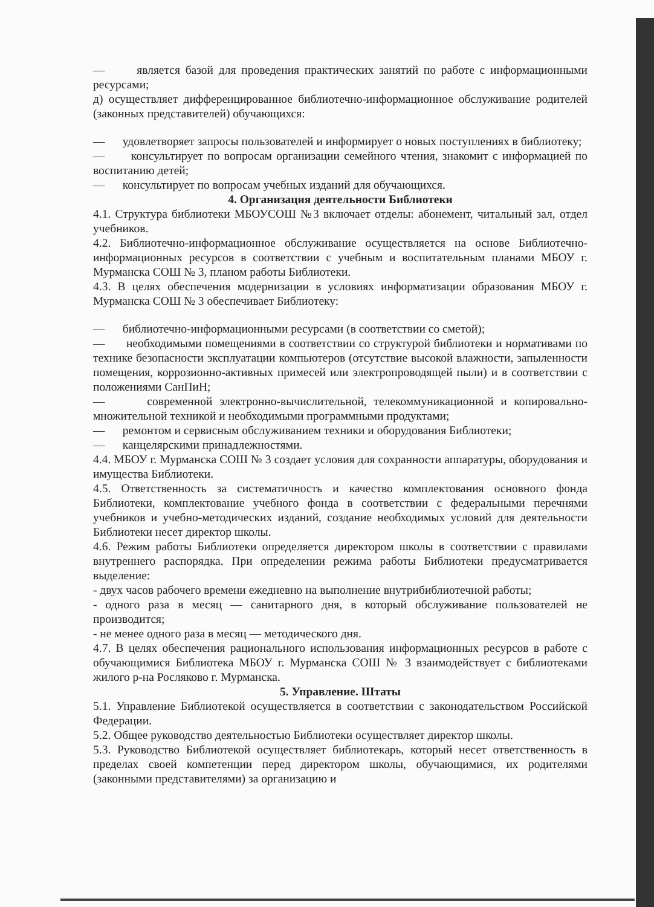— является базой для проведения практических занятий по работе с информационными ресурсами;
д) осуществляет дифференцированное библиотечно-информационное обслуживание родителей (законных представителей) обучающихся:
— удовлетворяет запросы пользователей и информирует о новых поступлениях в библиотеку;
— консультирует по вопросам организации семейного чтения, знакомит с информацией по воспитанию детей;
— консультирует по вопросам учебных изданий для обучающихся.
4. Организация деятельности Библиотеки
4.1. Структура библиотеки МБОУСОШ №3 включает отделы: абонемент, читальный зал, отдел учебников.
4.2. Библиотечно-информационное обслуживание осуществляется на основе Библиотечно-информационных ресурсов в соответствии с учебным и воспитательным планами МБОУ г. Мурманска СОШ № 3, планом работы Библиотеки.
4.3. В целях обеспечения модернизации в условиях информатизации образования МБОУ г. Мурманска СОШ № 3 обеспечивает Библиотеку:
— библиотечно-информационными ресурсами (в соответствии со сметой);
— необходимыми помещениями в соответствии со структурой библиотеки и нормативами по технике безопасности эксплуатации компьютеров (отсутствие высокой влажности, запыленности помещения, коррозионно-активных примесей или электропроводящей пыли) и в соответствии с положениями СанПиН;
— современной электронно-вычислительной, телекоммуникационной и копировально-множительной техникой и необходимыми программными продуктами;
— ремонтом и сервисным обслуживанием техники и оборудования Библиотеки;
— канцелярскими принадлежностями.
4.4. МБОУ г. Мурманска СОШ № 3 создает условия для сохранности аппаратуры, оборудования и имущества Библиотеки.
4.5. Ответственность за систематичность и качество комплектования основного фонда Библиотеки, комплектование учебного фонда в соответствии с федеральными перечнями учебников и учебно-методических изданий, создание необходимых условий для деятельности Библиотеки несет директор школы.
4.6. Режим работы Библиотеки определяется директором школы в соответствии с правилами внутреннего распорядка. При определении режима работы Библиотеки предусматривается выделение:
- двух часов рабочего времени ежедневно на выполнение внутрибиблиотечной работы;
- одного раза в месяц — санитарного дня, в который обслуживание пользователей не производится;
- не менее одного раза в месяц — методического дня.
4.7. В целях обеспечения рационального использования информационных ресурсов в работе с обучающимися Библиотека МБОУ г. Мурманска СОШ № 3 взаимодействует с библиотеками жилого р-на Росляково г. Мурманска.
5. Управление. Штаты
5.1. Управление Библиотекой осуществляется в соответствии с законодательством Российской Федерации.
5.2. Общее руководство деятельностью Библиотеки осуществляет директор школы.
5.3. Руководство Библиотекой осуществляет библиотекарь, который несет ответственность в пределах своей компетенции перед директором школы, обучающимися, их родителями (законными представителями) за организацию и